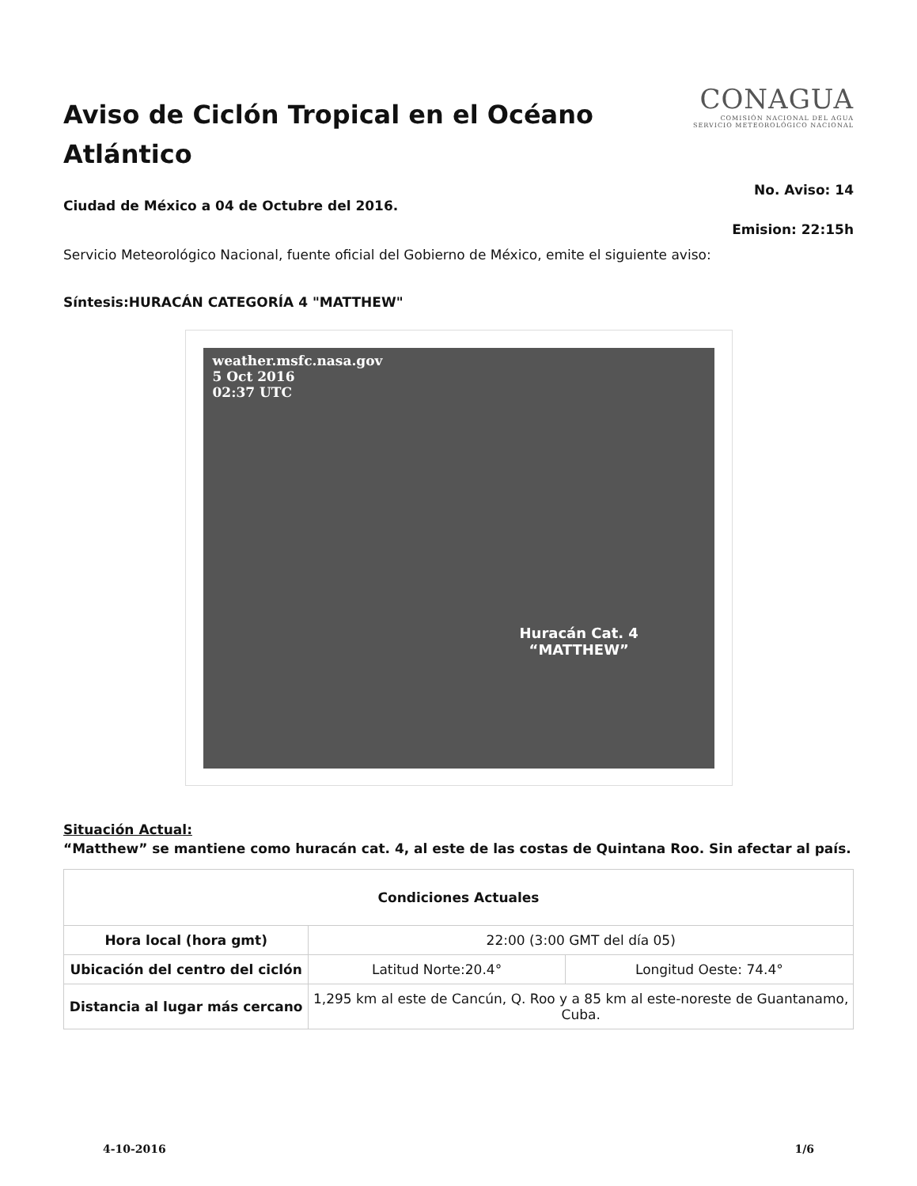Aviso de Ciclón Tropical en el Océano Atlántico
CONAGUA
COMISIÓN NACIONAL DEL AGUA
SERVICIO METEOROLÓGICO NACIONAL
No. Aviso: 14
Ciudad de México a 04 de Octubre del 2016.
Emision: 22:15h
Servicio Meteorológico Nacional, fuente oficial del Gobierno de México, emite el siguiente aviso:
Síntesis:HURACÁN CATEGORÍA 4 "MATTHEW"
weather.msfc.nasa.gov
5 Oct 2016
02:37 UTC
Huracán Cat. 4
“MATTHEW”
Situación Actual:
“Matthew” se mantiene como huracán cat. 4, al este de las costas de Quintana Roo. Sin afectar al país.
| Condiciones Actuales | | |
| --- | --- | --- |
| Hora local (hora gmt) | 22:00 (3:00 GMT del día 05) | |
| Ubicación del centro del ciclón | Latitud Norte:20.4° | Longitud Oeste: 74.4° |
| Distancia al lugar más cercano | 1,295 km al este de Cancún, Q. Roo y a 85 km al este-noreste de Guantanamo, Cuba. | |
4-10-2016 1/6